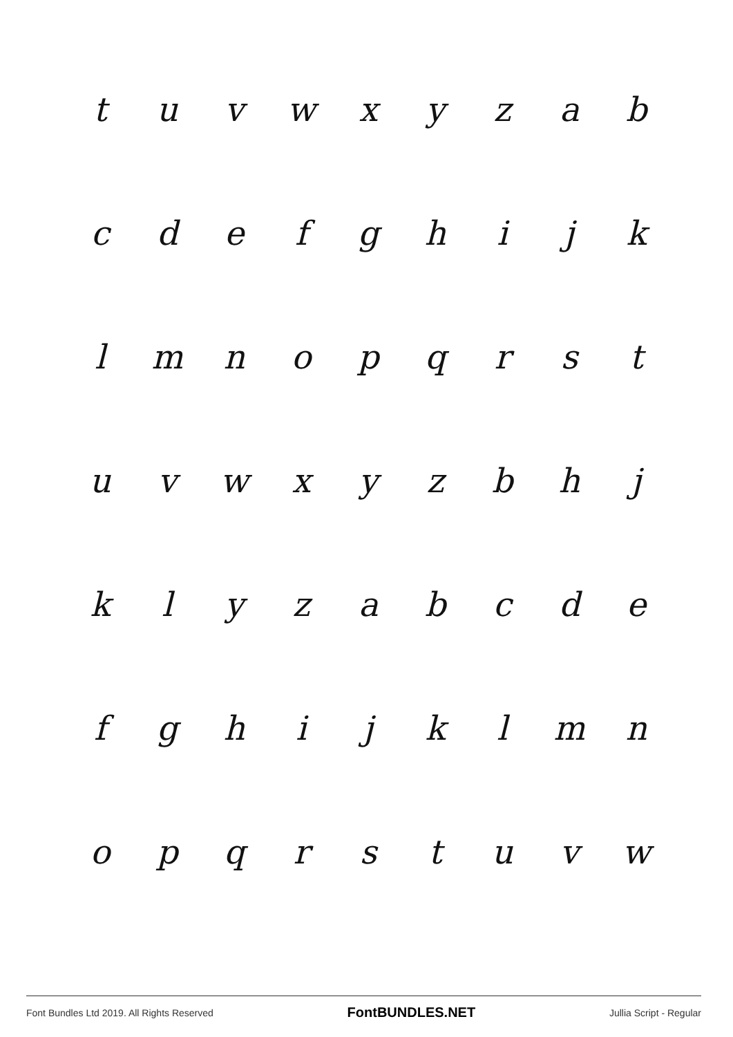tuvwxyzab
cdefghijk
lmnopqrst
uvwxyzbhj
klyzabcde
fghijklmn
opqrstuvw
Font Bundles Ltd 2019. All Rights Reserved FontBUNDLES.NET Jullia Script - Regular